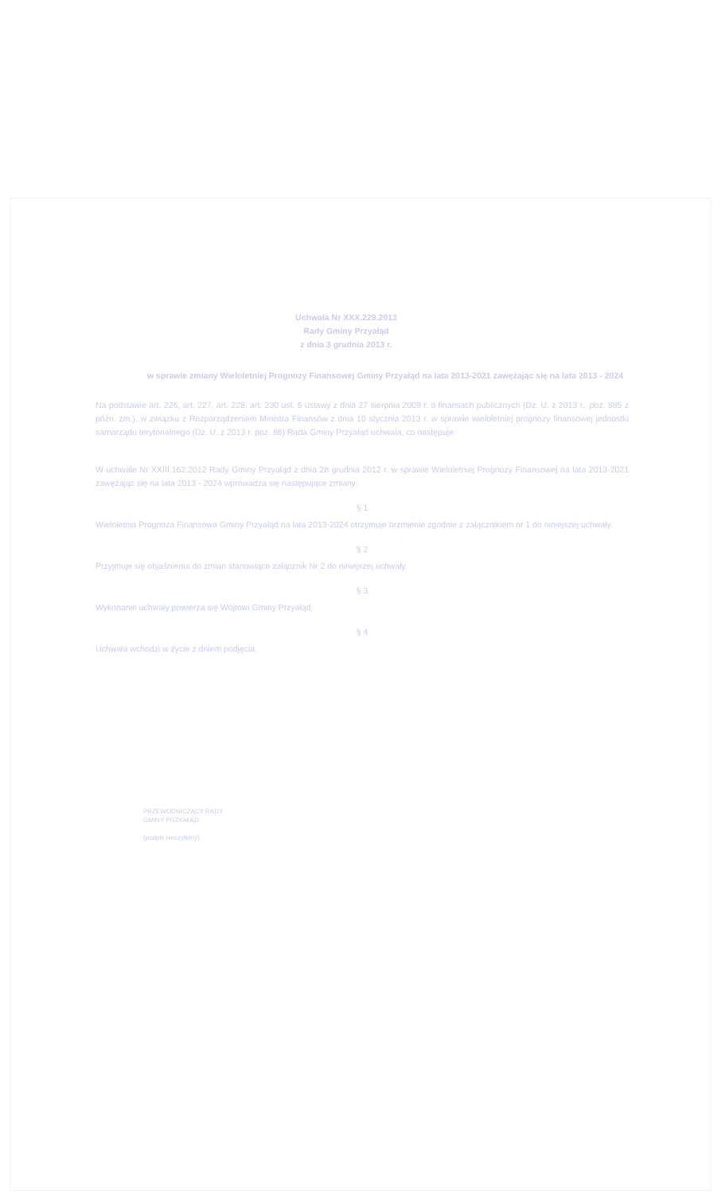Uchwała Nr XXX.229.2013
Rady Gminy Przyałąd
z dnia 3 grudnia 2013 r.
w sprawie zmiany Wieloletniej Prognozy Finansowej Gminy Przyałąd na lata 2013-2021 zawężając się na lata 2013 - 2024
Na podstawie art. 226, art. 227, art. 228, art. 230 ust. 6 ustawy z dnia 27 sierpnia 2009 r. o finansach publicznych (Dz. U. z 2013 r., poz. 885 z późn. zm.), w związku z Rozporządzeniem Ministra Finansów z dnia 10 stycznia 2013 r. w sprawie wieloletniej prognozy finansowej jednostki samorządu terytorialnego (Dz. U. z 2013 r. poz. 86) Rada Gminy Przyałąd uchwala, co następuje:
W uchwale Nr XXIII.162.2012 Rady Gminy Przyałąd z dnia 28 grudnia 2012 r. w sprawie Wieloletniej Prognozy Finansowej na lata 2013-2021 zawężając się na lata 2013 - 2024 wprowadza się następujące zmiany:
§ 1
Wieloletnia Prognoza Finansowa Gminy Przyałąd na lata 2013-2024 otrzymuje brzmienie zgodnie z załącznikiem nr 1 do niniejszej uchwały.
§ 2
Przyjmuje się objaśnienia do zmian stanowiące załącznik Nr 2 do niniejszej uchwały.
§ 3
Wykonanie uchwały powierza się Wójtowi Gminy Przyałąd.
§ 4
Uchwała wchodzi w życie z dniem podjęcia.
PRZEWODNICZĄCY RADY
GMINY PRZYAŁĄD
(podpis nieczytelny)